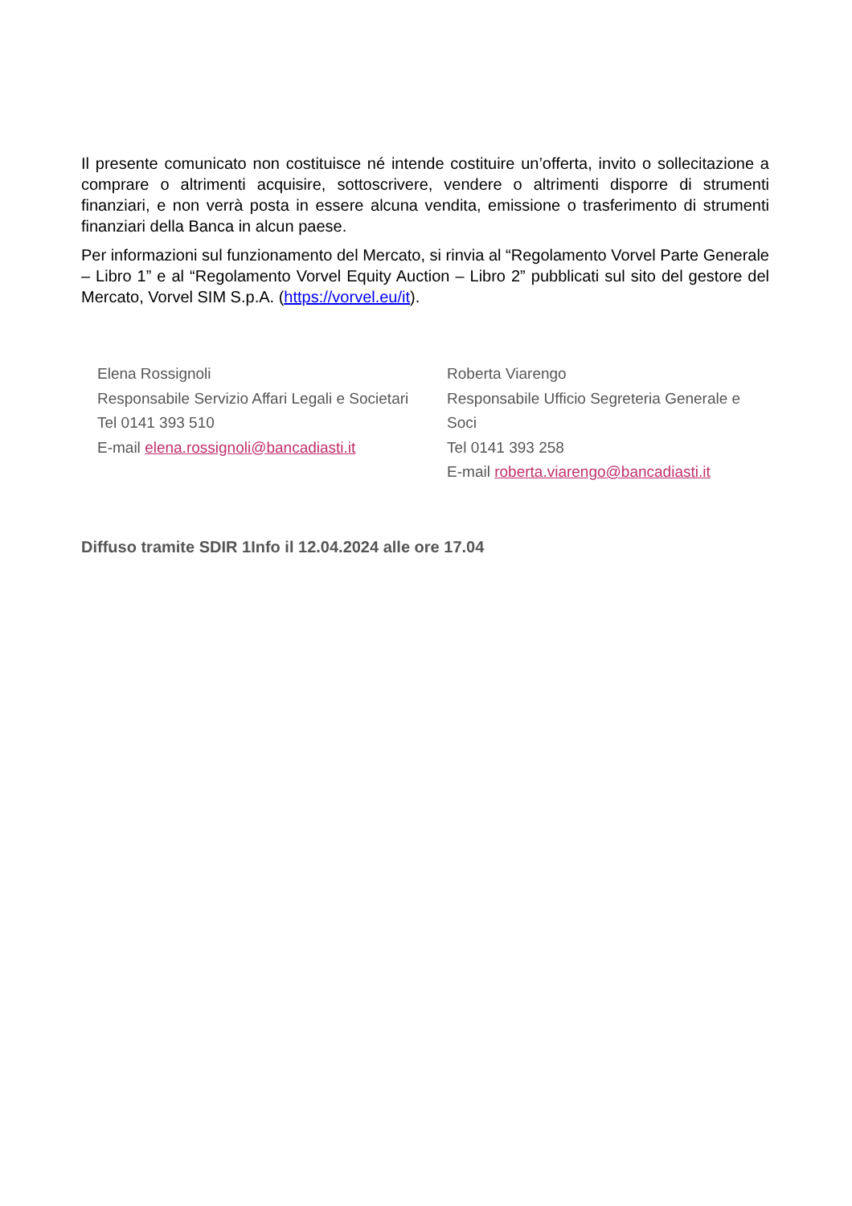Il presente comunicato non costituisce né intende costituire un’offerta, invito o sollecitazione a comprare o altrimenti acquisire, sottoscrivere, vendere o altrimenti disporre di strumenti finanziari, e non verrà posta in essere alcuna vendita, emissione o trasferimento di strumenti finanziari della Banca in alcun paese.
Per informazioni sul funzionamento del Mercato, si rinvia al “Regolamento Vorvel Parte Generale – Libro 1” e al “Regolamento Vorvel Equity Auction – Libro 2” pubblicati sul sito del gestore del Mercato, Vorvel SIM S.p.A. (https://vorvel.eu/it).
Elena Rossignoli
Responsabile Servizio Affari Legali e Societari
Tel 0141 393 510
E-mail elena.rossignoli@bancadiasti.it
Roberta Viarengo
Responsabile Ufficio Segreteria Generale e Soci
Tel 0141 393 258
E-mail roberta.viarengo@bancadiasti.it
Diffuso tramite SDIR 1Info il 12.04.2024 alle ore 17.04